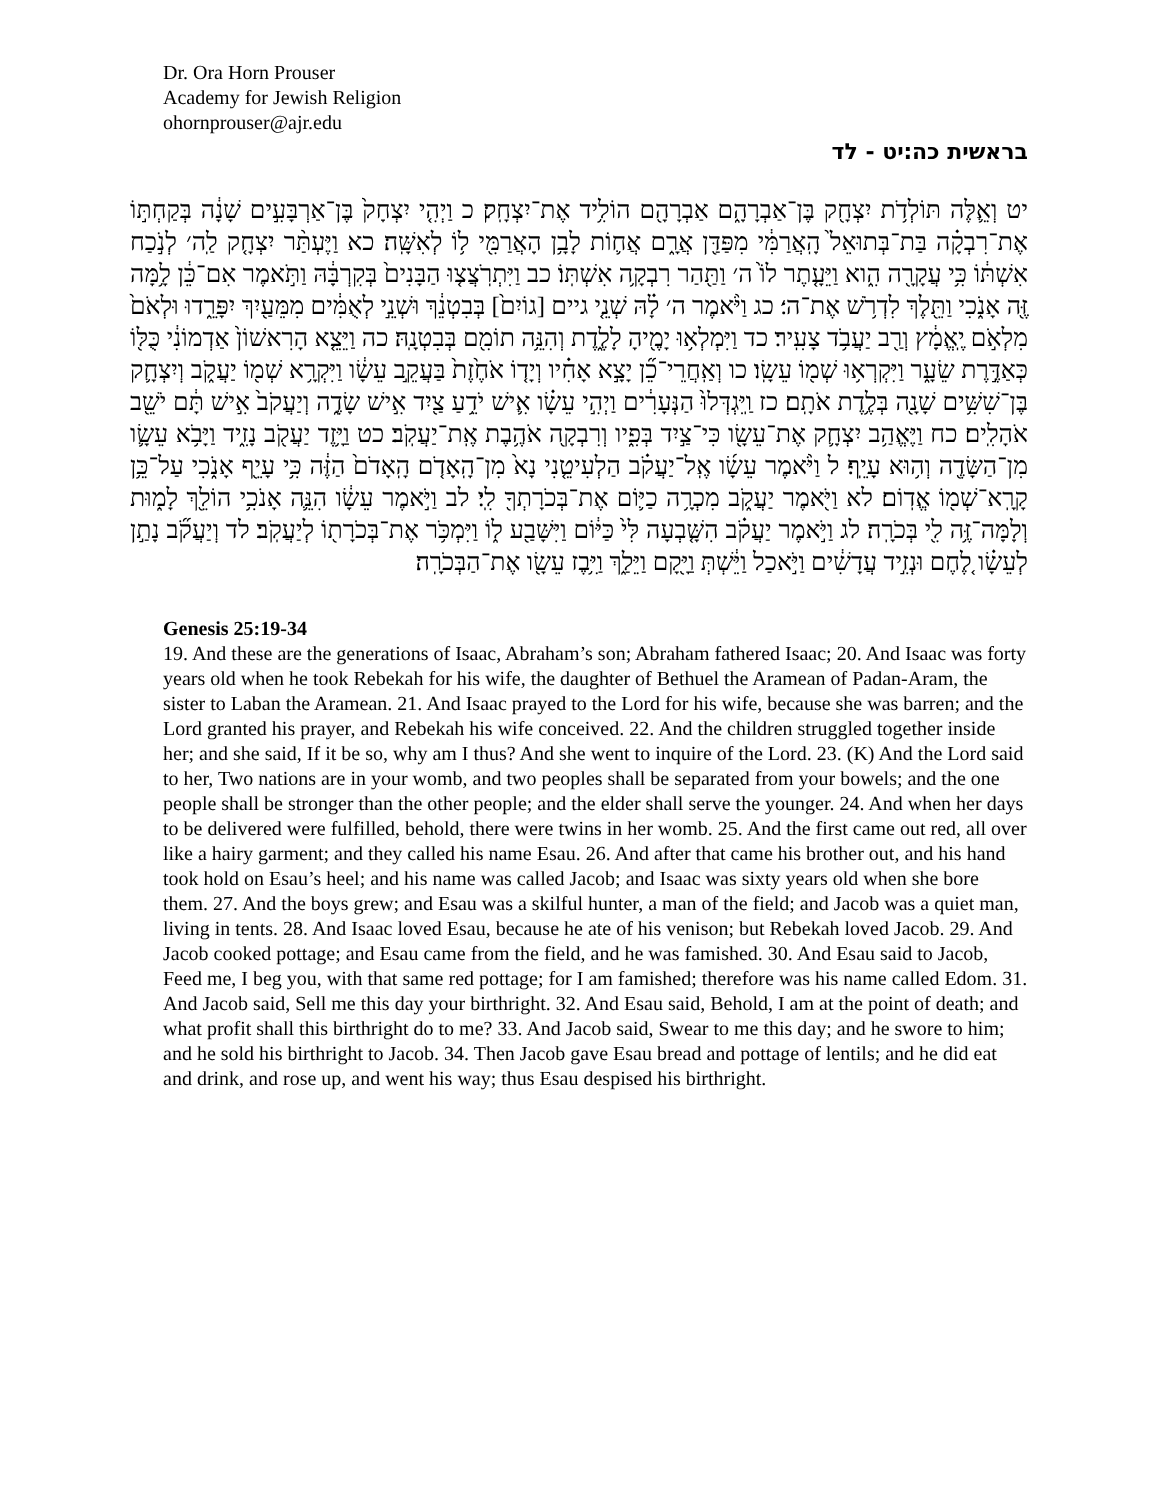Dr. Ora Horn Prouser
Academy for Jewish Religion
ohornprouser@ajr.edu
בראשית כה׃יט - לד
יט וְאֵ֛לֶּה תּוֹלְדֹ֥ת יִצְחָ֖ק בֶּן־אַבְרָהָ֑ם אַבְרָהָ֖ם הוֹלִ֥יד אֶת־יִצְחָֽק׃ כ וַיְהִ֤י יִצְחָק֙ בֶּן־אַרְבָּעִ֣ים שָׁנָ֔ה בְּקַחְתּ֣וֹ אֶת־רִבְקָ֗ה בַּת־בְּתוּאֵל֙ הָֽאֲרַמִּ֔י מִפַּדַּ֖ן אֲרָ֑ם אֲח֛וֹת לָבָ֥ן הָאֲרַמִּ֖י ל֥וֹ לְאִשָּֽׁה׃ כא וַיֶּעְתַּ֨ר יִצְחָ֤ק לַֽה׳ לְנֹ֣כַח אִשְׁתּ֔וֹ כִּ֥י עֲקָרָ֖ה הִ֑וא וַיֵּעָ֤תֶר לוֹ֙ ה׳ וַתַּ֖הַר רִבְקָ֥ה אִשְׁתּֽוֹ׃ כב וַיִּתְרֹֽצֲצ֤וּ הַבָּנִים֙ בְּקִרְבָּ֔הּ וַתֹּ֣אמֶר אִם־כֵּ֔ן לָ֥מָּה זֶּ֖ה אָנֹ֑כִי וַתֵּ֖לֶךְ לִדְרֹ֥שׁ אֶת־ה׳׃ כג וַיֹּ֨אמֶר ה׳ לָ֗הּ שְׁנֵ֤י גיים [גוֹיִם֙] בְּבִטְנֵ֔ךְ וּשְׁנֵ֣י לְאֻמִּ֔ים מִמֵּעַ֖יִךְ יִפָּרֵ֑דוּ וּלְאֹם֙ מִלְאֹ֣ם יֶֽאֱמָ֔ץ וְרַ֖ב יַעֲבֹ֥ד צָעִֽיר׃ כד וַיִּמְלְא֥וּ יָמֶ֖יהָ לָלֶ֑דֶת וְהִנֵּ֥ה תוֹמִ֖ם בְּבִטְנָֽהּ׃ כה וַיֵּצֵ֤א הָרִאשׁוֹן֙ אַדְמוֹנִ֔י כֻּלּ֖וֹ כְּאַדֶּ֣רֶת שֵׂעָ֑ר וַיִּקְרְא֥וּ שְׁמ֖וֹ עֵשָֽׂו׃ כו וְאַֽחֲרֵי־כֵ֞ן יָצָ֣א אָחִ֗יו וְיָד֤וֹ אֹחֶ֙זֶת֙ בַּעֲקֵ֣ב עֵשָׂ֔ו וַיִּקְרָ֥א שְׁמ֖וֹ יַעֲקֹ֑ב וְיִצְחָ֛ק בֶּן־שִׁשִּׁ֥ים שָׁנָ֖ה בְּלֶ֥דֶת אֹתָֽם׃ כז וַֽיִּגְדְּלוּ֙ הַנְּעָרִ֔ים וַיְהִ֣י עֵשָׂ֗ו אִ֛ישׁ יֹדֵ֥עַ צַ֖יִד אִ֣ישׁ שָׂדֶ֑ה וְיַעֲקֹב֙ אִ֣ישׁ תָּ֔ם יֹשֵׁ֖ב אֹהָלִֽים׃ כח וַיֶּאֱהַ֥ב יִצְחָ֛ק אֶת־עֵשָׂ֖ו כִּי־צַ֣יִד בְּפִ֑יו וְרִבְקָ֖ה אֹהֶ֥בֶת אֶֽת־יַעֲקֹֽב׃ כט וַיָּ֥זֶד יַעֲקֹ֖ב נָזִ֑יד וַיָּבֹ֥א עֵשָׂ֛ו מִן־הַשָּׂדֶ֖ה וְה֥וּא עָיֵֽף׃ ל וַיֹּ֨אמֶר עֵשָׂ֜ו אֶֽל־יַעֲקֹ֗ב הַלְעִיטֵ֤נִי נָא֙ מִן־הָֽאָדֹ֤ם הָֽאָדֹם֙ הַזֶּ֔ה כִּ֥י עָיֵ֖ף אָנֹ֑כִי עַל־כֵּ֥ן קָרָֽא־שְׁמ֖וֹ אֱדֽוֹם׃ לא וַיֹּ֖אמֶר יַעֲקֹ֑ב מִכְרָ֥ה כַיּ֛וֹם אֶת־בְּכֹרָתְךָ֖ לִֽי׃ לב וַיֹּ֣אמֶר עֵשָׂ֔ו הִנֵּ֛ה אָנֹכִ֥י הוֹלֵ֖ךְ לָמ֑וּת וְלָמָּה־זֶּ֥ה לִ֖י בְּכֹרָֽה׃ לג וַיֹּ֣אמֶר יַעֲקֹ֗ב הִשָּׁ֤בְעָה לִּי֙ כַּיּ֔וֹם וַיִּשָּׁבַ֖ע ל֑וֹ וַיִּמְכֹּ֥ר אֶת־בְּכֹרָת֖וֹ לְיַעֲקֹֽב׃ לד וְיַעֲקֹ֞ב נָתַ֣ן לְעֵשָׂ֗ו לֶ֚חֶם וּנְזִ֣יד עֲדָשִׁ֔ים וַיֹּ֣אכַל וַיֵּ֔שְׁתְּ וַיָּ֖קָם וַיֵּלַ֑ךְ וַיִּ֥בֶז עֵשָׂ֖ו אֶת־הַבְּכֹרָֽה׃
Genesis 25:19-34
19. And these are the generations of Isaac, Abraham’s son; Abraham fathered Isaac; 20. And Isaac was forty years old when he took Rebekah for his wife, the daughter of Bethuel the Aramean of Padan-Aram, the sister to Laban the Aramean. 21. And Isaac prayed to the Lord for his wife, because she was barren; and the Lord granted his prayer, and Rebekah his wife conceived. 22. And the children struggled together inside her; and she said, If it be so, why am I thus? And she went to inquire of the Lord. 23. (K) And the Lord said to her, Two nations are in your womb, and two peoples shall be separated from your bowels; and the one people shall be stronger than the other people; and the elder shall serve the younger. 24. And when her days to be delivered were fulfilled, behold, there were twins in her womb. 25. And the first came out red, all over like a hairy garment; and they called his name Esau. 26. And after that came his brother out, and his hand took hold on Esau’s heel; and his name was called Jacob; and Isaac was sixty years old when she bore them. 27. And the boys grew; and Esau was a skilful hunter, a man of the field; and Jacob was a quiet man, living in tents. 28. And Isaac loved Esau, because he ate of his venison; but Rebekah loved Jacob. 29. And Jacob cooked pottage; and Esau came from the field, and he was famished. 30. And Esau said to Jacob, Feed me, I beg you, with that same red pottage; for I am famished; therefore was his name called Edom. 31. And Jacob said, Sell me this day your birthright. 32. And Esau said, Behold, I am at the point of death; and what profit shall this birthright do to me? 33. And Jacob said, Swear to me this day; and he swore to him; and he sold his birthright to Jacob. 34. Then Jacob gave Esau bread and pottage of lentils; and he did eat and drink, and rose up, and went his way; thus Esau despised his birthright.